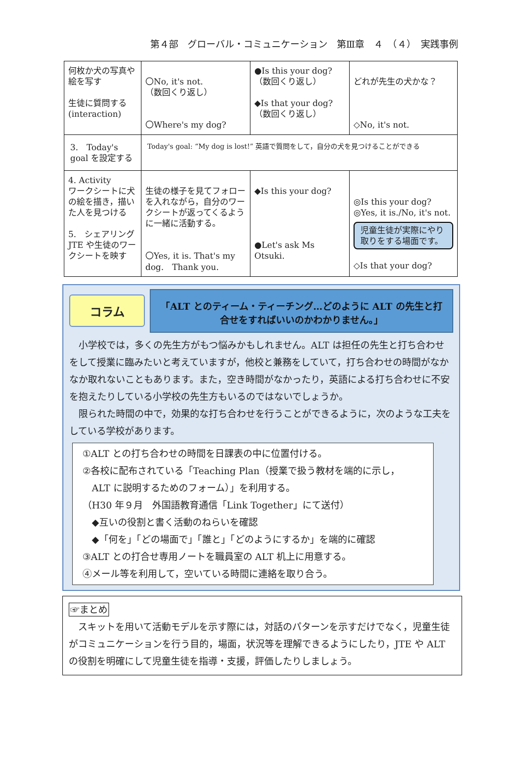第４部　グローバル・コミュニケーション　第Ⅲ章　４　（４）　実践事例
| 何枚か犬の写真や絵を写す 生徒に質問する (interaction) | 〇No, it's not. （数回くり返し） 〇Where's my dog? | ●Is this your dog? （数回くり返し） ◆Is that your dog? （数回くり返し） | どれが先生の犬かな？ ◇No, it's not. |
| 3. Today's goal を設定する | Today's goal: “My dog is lost!” 英語で質問をして，自分の犬を見つけることができる | | |
| 4. Activity ワークシートに犬の絵を描き，描いた人を見つける 5. シェアリング JTE や生徒のワークシートを映す | 生徒の様子を見てフォローを入れながら，自分のワークシートが返ってくるように一緒に活動する。 〇Yes, it is. That's my dog. Thank you. | ◆Is this your dog? ●Let's ask Ms Otsuki. | ◎Is this your dog? ◎Yes, it is./No, it's not. 児童生徒が実際にやり取りをする場面です。 ◇Is that your dog? |
コラム
「ALT とのティーム・ティーチング…どのように ALT の先生と打合せをすればいいのかわかりません。」
　小学校では，多くの先生方がもつ悩みかもしれません。ALT は担任の先生と打ち合わせをして授業に臨みたいと考えていますが，他校と兼務をしていて，打ち合わせの時間がなかなか取れないこともあります。また，空き時間がなかったり，英語による打ち合わせに不安を抱えたりしている小学校の先生方もいるのではないでしょうか。
　限られた時間の中で，効果的な打ち合わせを行うことができるように，次のような工夫をしている学校があります。
①ALT との打ち合わせの時間を日課表の中に位置付ける。
②各校に配布されている「Teaching Plan（授業で扱う教材を端的に示し，
　ALT に説明するためのフォーム）」を利用する。
（H30 年９月　外国語教育通信「Link Together」にて送付）
　◆互いの役割と書く活動のねらいを確認
　◆「何を」「どの場面で」「誰と」「どのようにするか」を端的に確認
③ALT との打合せ専用ノートを職員室の ALT 机上に用意する。
④メール等を利用して，空いている時間に連絡を取り合う。
☞まとめ
　スキットを用いて活動モデルを示す際には，対話のパターンを示すだけでなく，児童生徒がコミュニケーションを行う目的，場面，状況等を理解できるようにしたり，JTE や ALT の役割を明確にして児童生徒を指導・支援，評価したりしましょう。